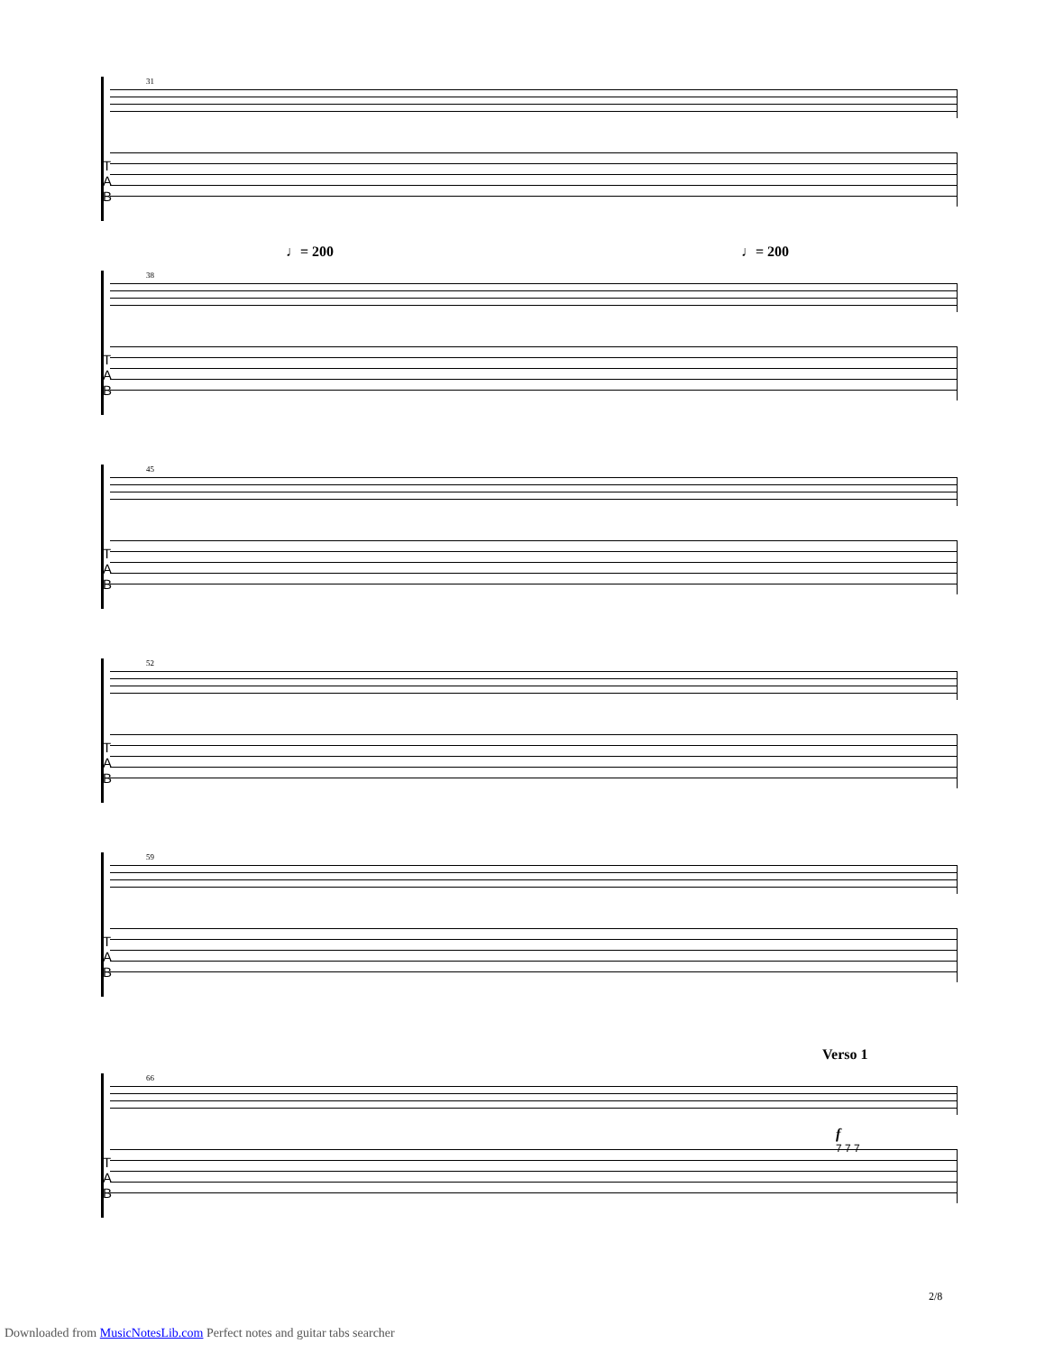31
T
A
B
♩= 200 ♩= 200
38
T
A
B
45
T
A
B
52
T
A
B
59
T
A
B
Verso 1
66
T
A
B
f
7 7 7
2/8
Downloaded from MusicNotesLib.com Perfect notes and guitar tabs searcher